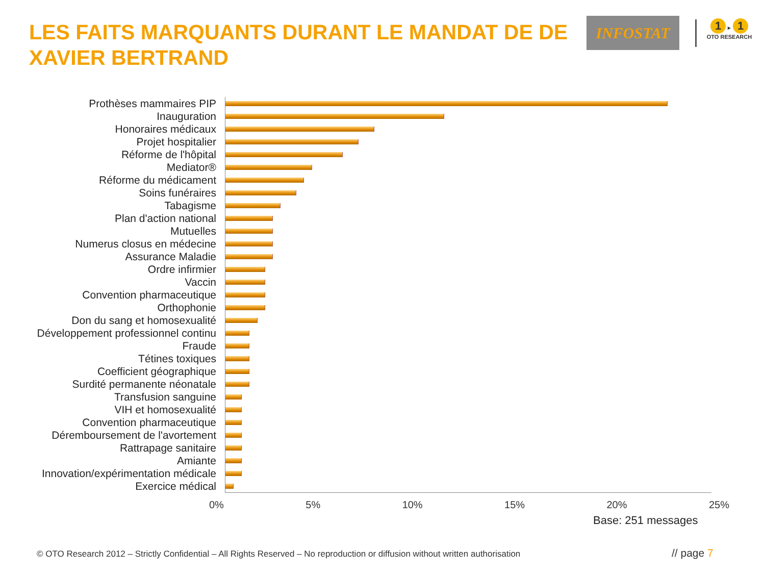LES FAITS MARQUANTS DURANT LE MANDAT DE DE XAVIER BERTRAND
INFOSTAT
1 ▸ 1
OTO RESEARCH
Prothèses mammaires PIP
Inauguration
Honoraires médicaux
Projet hospitalier
Réforme de l'hôpital
Mediator®
Réforme du médicament
Soins funéraires
Tabagisme
Plan d'action national
Mutuelles
Numerus closus en médecine
Assurance Maladie
Ordre infirmier
Vaccin
Convention pharmaceutique
Orthophonie
Don du sang et homosexualité
Développement professionnel continu
Fraude
Tétines toxiques
Coefficient géographique
Surdité permanente néonatale
Transfusion sanguine
VIH et homosexualité
Convention pharmaceutique
Déremboursement de l'avortement
Rattrapage sanitaire
Amiante
Innovation/expérimentation médicale
Exercice médical
0% 5% 10% 15% 20% 25%
Base: 251 messages
© OTO Research 2012 – Strictly Confidential – All Rights Reserved – No reproduction or diffusion without written authorisation
// page 7